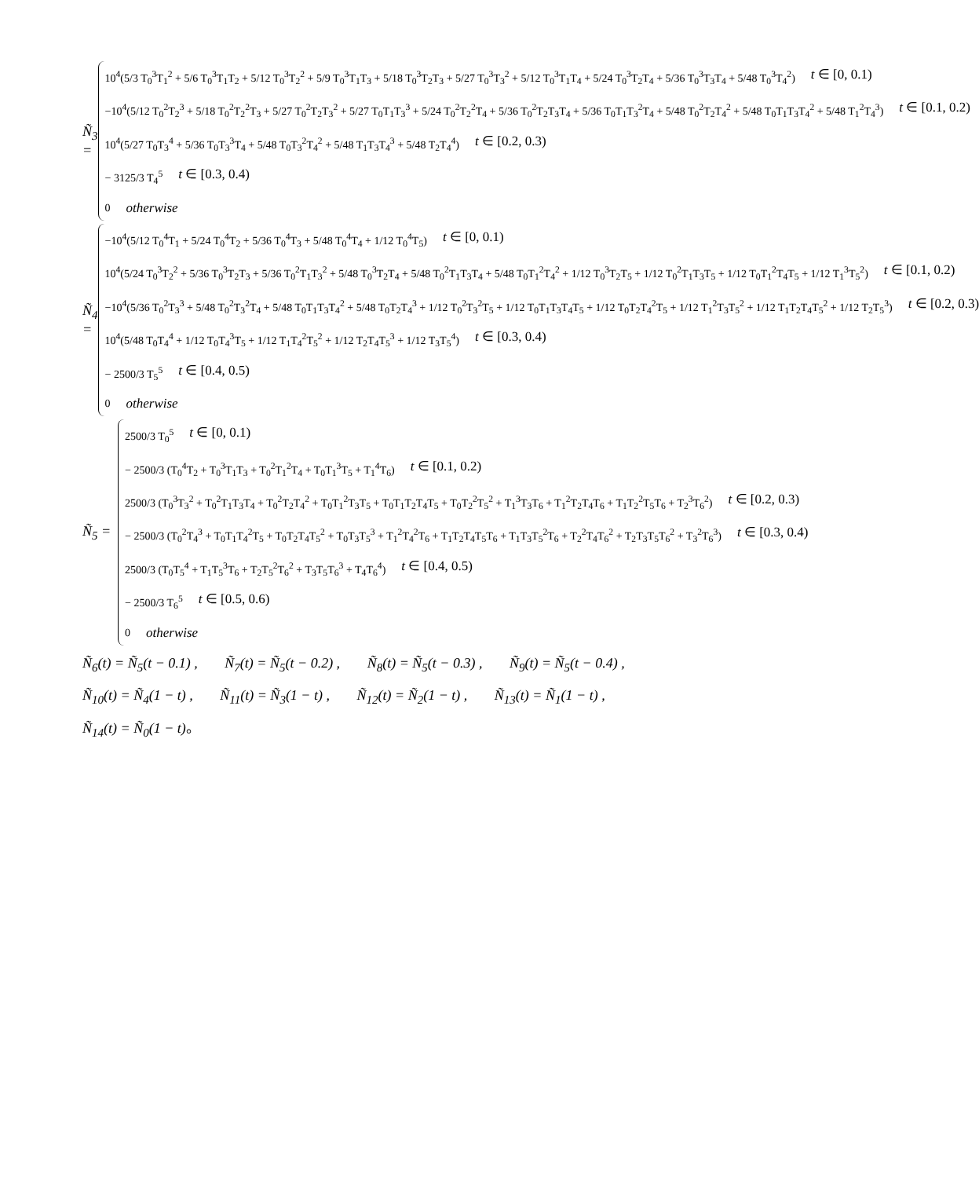Ñ<sub>3</sub> =
10<sup>4</sup>(5/3 T<sub>0</sub><sup>3</sup>T<sub>1</sub><sup>2</sup> + 5/6 T<sub>0</sub><sup>3</sup>T<sub>1</sub>T<sub>2</sub> + 5/12 T<sub>0</sub><sup>3</sup>T<sub>2</sub><sup>2</sup> + 5/9 T<sub>0</sub><sup>3</sup>T<sub>1</sub>T<sub>3</sub> + 5/18 T<sub>0</sub><sup>3</sup>T<sub>2</sub>T<sub>3</sub> + 5/27 T<sub>0</sub><sup>3</sup>T<sub>3</sub><sup>2</sup> + 5/12 T<sub>0</sub><sup>3</sup>T<sub>1</sub>T<sub>4</sub> + 5/24 T<sub>0</sub><sup>3</sup>T<sub>2</sub>T<sub>4</sub> + 5/36 T<sub>0</sub><sup>3</sup>T<sub>3</sub>T<sub>4</sub> + 5/48 T<sub>0</sub><sup>3</sup>T<sub>4</sub><sup>2</sup>) t ∈ [0, 0.1)
−10<sup>4</sup>(5/12 T<sub>0</sub><sup>2</sup>T<sub>2</sub><sup>3</sup> + 5/18 T<sub>0</sub><sup>2</sup>T<sub>2</sub><sup>2</sup>T<sub>3</sub> + 5/27 T<sub>0</sub><sup>2</sup>T<sub>2</sub>T<sub>3</sub><sup>2</sup> + 5/27 T<sub>0</sub>T<sub>1</sub>T<sub>3</sub><sup>3</sup> + 5/24 T<sub>0</sub><sup>2</sup>T<sub>2</sub><sup>2</sup>T<sub>4</sub> + 5/36 T<sub>0</sub><sup>2</sup>T<sub>2</sub>T<sub>3</sub>T<sub>4</sub> + 5/36 T<sub>0</sub>T<sub>1</sub>T<sub>3</sub><sup>2</sup>T<sub>4</sub> + 5/48 T<sub>0</sub><sup>2</sup>T<sub>2</sub>T<sub>4</sub><sup>2</sup> + 5/48 T<sub>0</sub>T<sub>1</sub>T<sub>3</sub>T<sub>4</sub><sup>2</sup> + 5/48 T<sub>1</sub><sup>2</sup>T<sub>4</sub><sup>3</sup>) t ∈ [0.1, 0.2)
10<sup>4</sup>(5/27 T<sub>0</sub>T<sub>3</sub><sup>4</sup> + 5/36 T<sub>0</sub>T<sub>3</sub><sup>3</sup>T<sub>4</sub> + 5/48 T<sub>0</sub>T<sub>3</sub><sup>2</sup>T<sub>4</sub><sup>2</sup> + 5/48 T<sub>1</sub>T<sub>3</sub>T<sub>4</sub><sup>3</sup> + 5/48 T<sub>2</sub>T<sub>4</sub><sup>4</sup>) t ∈ [0.2, 0.3)
− 3125/3 T<sub>4</sub><sup>5</sup> t ∈ [0.3, 0.4)
0 otherwise
Ñ<sub>4</sub> =
−10<sup>4</sup>(5/12 T<sub>0</sub><sup>4</sup>T<sub>1</sub> + 5/24 T<sub>0</sub><sup>4</sup>T<sub>2</sub> + 5/36 T<sub>0</sub><sup>4</sup>T<sub>3</sub> + 5/48 T<sub>0</sub><sup>4</sup>T<sub>4</sub> + 1/12 T<sub>0</sub><sup>4</sup>T<sub>5</sub>) t ∈ [0, 0.1)
10<sup>4</sup>(5/24 T<sub>0</sub><sup>3</sup>T<sub>2</sub><sup>2</sup> + 5/36 T<sub>0</sub><sup>3</sup>T<sub>2</sub>T<sub>3</sub> + 5/36 T<sub>0</sub><sup>2</sup>T<sub>1</sub>T<sub>3</sub><sup>2</sup> + 5/48 T<sub>0</sub><sup>3</sup>T<sub>2</sub>T<sub>4</sub> + 5/48 T<sub>0</sub><sup>2</sup>T<sub>1</sub>T<sub>3</sub>T<sub>4</sub> + 5/48 T<sub>0</sub>T<sub>1</sub><sup>2</sup>T<sub>4</sub><sup>2</sup> + 1/12 T<sub>0</sub><sup>3</sup>T<sub>2</sub>T<sub>5</sub> + 1/12 T<sub>0</sub><sup>2</sup>T<sub>1</sub>T<sub>3</sub>T<sub>5</sub> + 1/12 T<sub>0</sub>T<sub>1</sub><sup>2</sup>T<sub>4</sub>T<sub>5</sub> + 1/12 T<sub>1</sub><sup>3</sup>T<sub>5</sub><sup>2</sup>) t ∈ [0.1, 0.2)
−10<sup>4</sup>(5/36 T<sub>0</sub><sup>2</sup>T<sub>3</sub><sup>3</sup> + 5/48 T<sub>0</sub><sup>2</sup>T<sub>3</sub><sup>2</sup>T<sub>4</sub> + 5/48 T<sub>0</sub>T<sub>1</sub>T<sub>3</sub>T<sub>4</sub><sup>2</sup> + 5/48 T<sub>0</sub>T<sub>2</sub>T<sub>4</sub><sup>3</sup> + 1/12 T<sub>0</sub><sup>2</sup>T<sub>3</sub><sup>2</sup>T<sub>5</sub> + 1/12 T<sub>0</sub>T<sub>1</sub>T<sub>3</sub>T<sub>4</sub>T<sub>5</sub> + 1/12 T<sub>0</sub>T<sub>2</sub>T<sub>4</sub><sup>2</sup>T<sub>5</sub> + 1/12 T<sub>1</sub><sup>2</sup>T<sub>3</sub>T<sub>5</sub><sup>2</sup> + 1/12 T<sub>1</sub>T<sub>2</sub>T<sub>4</sub>T<sub>5</sub><sup>2</sup> + 1/12 T<sub>2</sub>T<sub>5</sub><sup>3</sup>) t ∈ [0.2, 0.3)
10<sup>4</sup>(5/48 T<sub>0</sub>T<sub>4</sub><sup>4</sup> + 1/12 T<sub>0</sub>T<sub>4</sub><sup>3</sup>T<sub>5</sub> + 1/12 T<sub>1</sub>T<sub>4</sub><sup>2</sup>T<sub>5</sub><sup>2</sup> + 1/12 T<sub>2</sub>T<sub>4</sub>T<sub>5</sub><sup>3</sup> + 1/12 T<sub>3</sub>T<sub>5</sub><sup>4</sup>) t ∈ [0.3, 0.4)
− 2500/3 T<sub>5</sub><sup>5</sup> t ∈ [0.4, 0.5)
0 otherwise
Ñ<sub>5</sub> =
2500/3 T<sub>0</sub><sup>5</sup> t ∈ [0, 0.1)
− 2500/3 (T<sub>0</sub><sup>4</sup>T<sub>2</sub> + T<sub>0</sub><sup>3</sup>T<sub>1</sub>T<sub>3</sub> + T<sub>0</sub><sup>2</sup>T<sub>1</sub><sup>2</sup>T<sub>4</sub> + T<sub>0</sub>T<sub>1</sub><sup>3</sup>T<sub>5</sub> + T<sub>1</sub><sup>4</sup>T<sub>6</sub>) t ∈ [0.1, 0.2)
2500/3 (T<sub>0</sub><sup>3</sup>T<sub>3</sub><sup>2</sup> + T<sub>0</sub><sup>2</sup>T<sub>1</sub>T<sub>3</sub>T<sub>4</sub> + T<sub>0</sub><sup>2</sup>T<sub>2</sub>T<sub>4</sub><sup>2</sup> + T<sub>0</sub>T<sub>1</sub><sup>2</sup>T<sub>3</sub>T<sub>5</sub> + T<sub>0</sub>T<sub>1</sub>T<sub>2</sub>T<sub>4</sub>T<sub>5</sub> + T<sub>0</sub>T<sub>2</sub><sup>2</sup>T<sub>5</sub><sup>2</sup> + T<sub>1</sub><sup>3</sup>T<sub>3</sub>T<sub>6</sub> + T<sub>1</sub><sup>2</sup>T<sub>2</sub>T<sub>4</sub>T<sub>6</sub> + T<sub>1</sub>T<sub>2</sub><sup>2</sup>T<sub>5</sub>T<sub>6</sub> + T<sub>2</sub><sup>3</sup>T<sub>6</sub><sup>2</sup>) t ∈ [0.2, 0.3)
− 2500/3 (T<sub>0</sub><sup>2</sup>T<sub>4</sub><sup>3</sup> + T<sub>0</sub>T<sub>1</sub>T<sub>4</sub><sup>2</sup>T<sub>5</sub> + T<sub>0</sub>T<sub>2</sub>T<sub>4</sub>T<sub>5</sub><sup>2</sup> + T<sub>0</sub>T<sub>3</sub>T<sub>5</sub><sup>3</sup> + T<sub>1</sub><sup>2</sup>T<sub>4</sub><sup>2</sup>T<sub>6</sub> + T<sub>1</sub>T<sub>2</sub>T<sub>4</sub>T<sub>5</sub>T<sub>6</sub> + T<sub>1</sub>T<sub>3</sub>T<sub>5</sub><sup>2</sup>T<sub>6</sub> + T<sub>2</sub><sup>2</sup>T<sub>4</sub>T<sub>6</sub><sup>2</sup> + T<sub>2</sub>T<sub>3</sub>T<sub>5</sub>T<sub>6</sub><sup>2</sup> + T<sub>3</sub><sup>2</sup>T<sub>6</sub><sup>3</sup>) t ∈ [0.3, 0.4)
2500/3 (T<sub>0</sub>T<sub>5</sub><sup>4</sup> + T<sub>1</sub>T<sub>5</sub><sup>3</sup>T<sub>6</sub> + T<sub>2</sub>T<sub>5</sub><sup>2</sup>T<sub>6</sub><sup>2</sup> + T<sub>3</sub>T<sub>5</sub>T<sub>6</sub><sup>3</sup> + T<sub>4</sub>T<sub>6</sub><sup>4</sup>) t ∈ [0.4, 0.5)
− 2500/3 T<sub>6</sub><sup>5</sup> t ∈ [0.5, 0.6)
0 otherwise
Ñ<sub>6</sub>(t) = Ñ<sub>5</sub>(t − 0.1) , Ñ<sub>7</sub>(t) = Ñ<sub>5</sub>(t − 0.2) , Ñ<sub>8</sub>(t) = Ñ<sub>5</sub>(t − 0.3) , Ñ<sub>9</sub>(t) = Ñ<sub>5</sub>(t − 0.4) ,
Ñ<sub>10</sub>(t) = Ñ<sub>4</sub>(1 − t) , Ñ<sub>11</sub>(t) = Ñ<sub>3</sub>(1 − t) , Ñ<sub>12</sub>(t) = Ñ<sub>2</sub>(1 − t) , Ñ<sub>13</sub>(t) = Ñ<sub>1</sub>(1 − t) ,
Ñ<sub>14</sub>(t) = Ñ<sub>0</sub>(1 − t)。